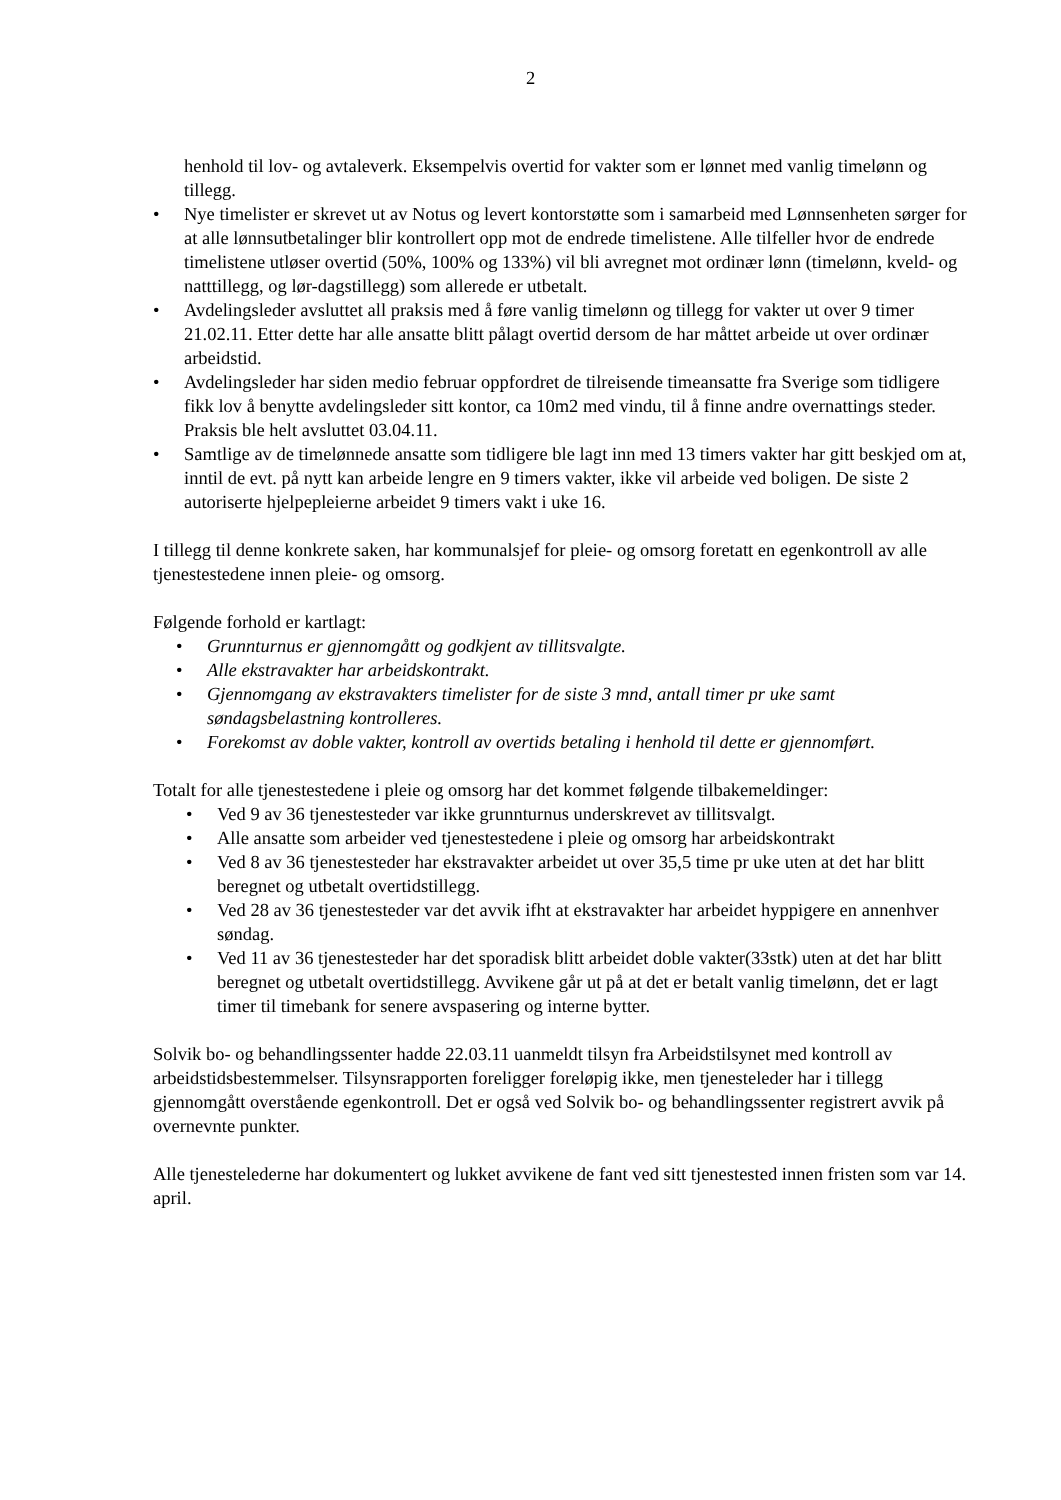2
henhold til lov- og avtaleverk. Eksempelvis overtid for vakter som er lønnet med vanlig timelønn og tillegg.
• Nye timelister er skrevet ut av Notus og levert kontorstøtte som i samarbeid med Lønnsenheten sørger for at alle lønnsutbetalinger blir kontrollert opp mot de endrede timelistene. Alle tilfeller hvor de endrede timelistene utløser overtid (50%, 100% og 133%) vil bli avregnet mot ordinær lønn (timelønn, kveld- og natttillegg, og lør-dagstillegg) som allerede er utbetalt.
• Avdelingsleder avsluttet all praksis med å føre vanlig timelønn og tillegg for vakter ut over 9 timer 21.02.11. Etter dette har alle ansatte blitt pålagt overtid dersom de har måttet arbeide ut over ordinær arbeidstid.
• Avdelingsleder har siden medio februar oppfordret de tilreisende timeansatte fra Sverige som tidligere fikk lov å benytte avdelingsleder sitt kontor, ca 10m2 med vindu, til å finne andre overnattings steder. Praksis ble helt avsluttet 03.04.11.
• Samtlige av de timelønnede ansatte som tidligere ble lagt inn med 13 timers vakter har gitt beskjed om at, inntil de evt. på nytt kan arbeide lengre en 9 timers vakter, ikke vil arbeide ved boligen. De siste 2 autoriserte hjelpepleierne arbeidet 9 timers vakt i uke 16.
I tillegg til denne konkrete saken, har kommunalsjef for pleie- og omsorg foretatt en egenkontroll av alle tjenestestedene innen pleie- og omsorg.
Følgende forhold er kartlagt:
• Grunnturnus er gjennomgått og godkjent av tillitsvalgte.
• Alle ekstravakter har arbeidskontrakt.
• Gjennomgang av ekstravakters timelister for de siste 3 mnd, antall timer pr uke samt søndagsbelastning kontrolleres.
• Forekomst av doble vakter, kontroll av overtids betaling i henhold til dette er gjennomført.
Totalt for alle tjenestestedene i pleie og omsorg har det kommet følgende tilbakemeldinger:
• Ved 9 av 36 tjenestesteder var ikke grunnturnus underskrevet av tillitsvalgt.
• Alle ansatte som arbeider ved tjenestestedene i pleie og omsorg har arbeidskontrakt
• Ved 8 av 36 tjenestesteder har ekstravakter arbeidet ut over 35,5 time pr uke uten at det har blitt beregnet og utbetalt overtidstillegg.
• Ved 28 av 36 tjenestesteder var det avvik ifht at ekstravakter har arbeidet hyppigere en annenhver søndag.
• Ved 11 av 36 tjenestesteder har det sporadisk blitt arbeidet doble vakter(33stk) uten at det har blitt beregnet og utbetalt overtidstillegg. Avvikene går ut på at det er betalt vanlig timelønn, det er lagt timer til timebank for senere avspasering og interne bytter.
Solvik bo- og behandlingssenter hadde 22.03.11 uanmeldt tilsyn fra Arbeidstilsynet med kontroll av arbeidstidsbestemmelser. Tilsynsrapporten foreligger foreløpig ikke, men tjenesteleder har i tillegg gjennomgått overstående egenkontroll. Det er også ved Solvik bo- og behandlingssenter registrert avvik på overnevnte punkter.
Alle tjenestelederne har dokumentert og lukket avvikene de fant ved sitt tjenestested innen fristen som var 14. april.